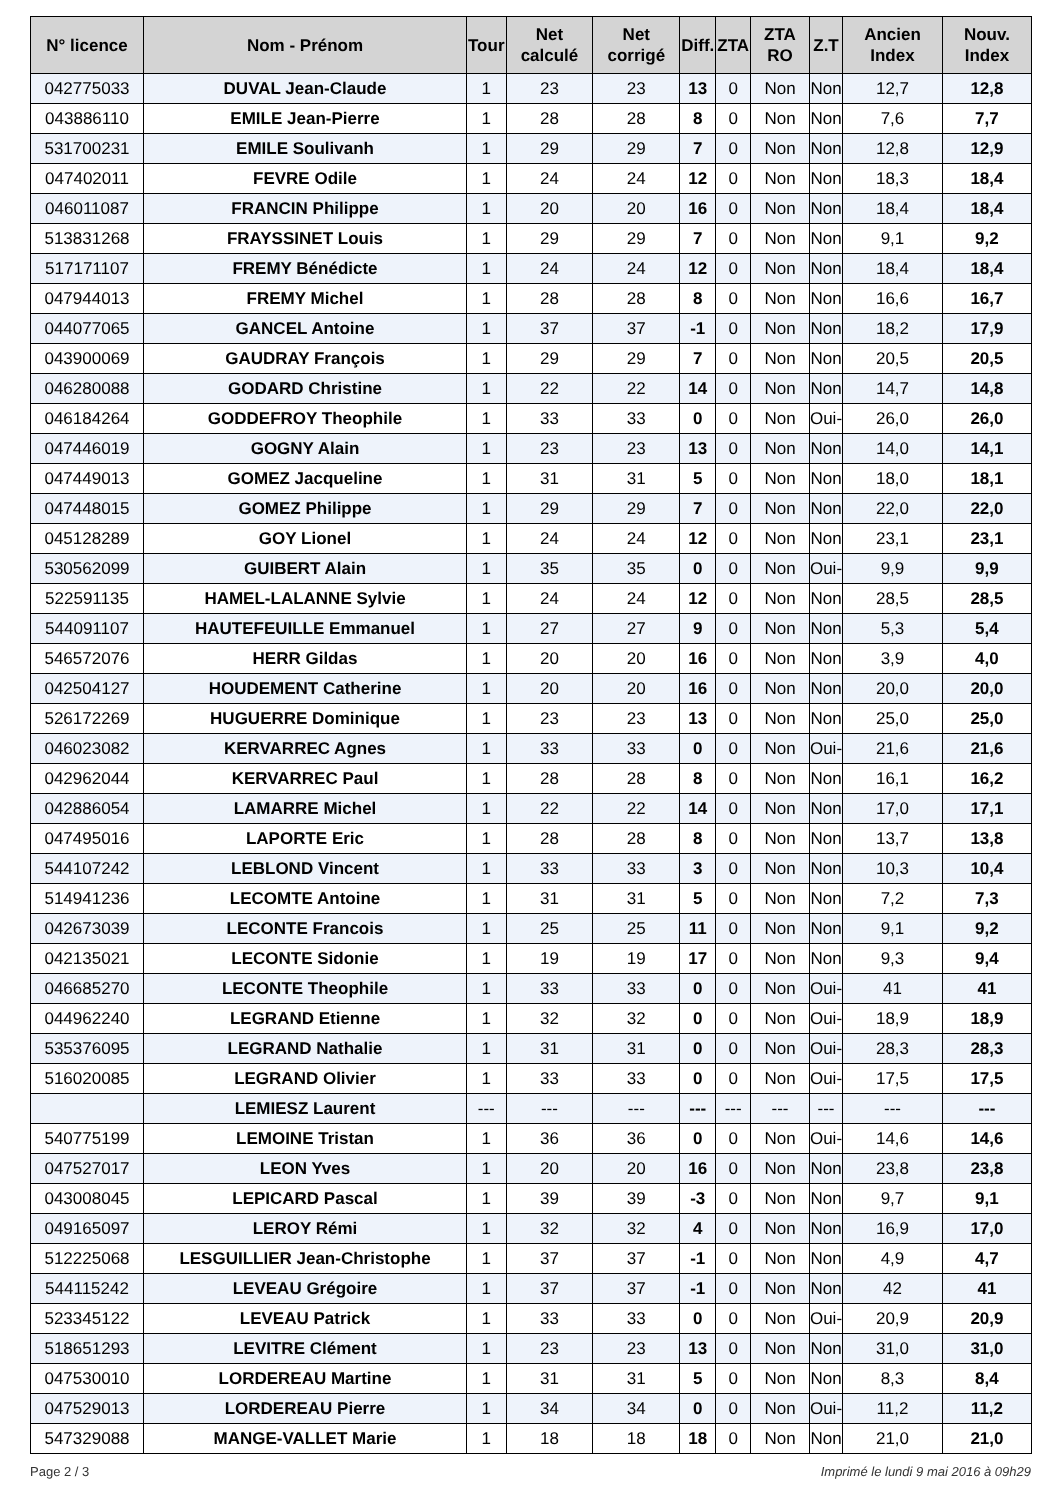| N° licence | Nom - Prénom | Tour | Net calculé | Net corrigé | Diff. | ZTA | ZTA RO | Z.T | Ancien Index | Nouv. Index |
| --- | --- | --- | --- | --- | --- | --- | --- | --- | --- | --- |
| 042775033 | DUVAL Jean-Claude | 1 | 23 | 23 | 13 | 0 | Non | Non | 12,7 | 12,8 |
| 043886110 | EMILE Jean-Pierre | 1 | 28 | 28 | 8 | 0 | Non | Non | 7,6 | 7,7 |
| 531700231 | EMILE Soulivanh | 1 | 29 | 29 | 7 | 0 | Non | Non | 12,8 | 12,9 |
| 047402011 | FEVRE Odile | 1 | 24 | 24 | 12 | 0 | Non | Non | 18,3 | 18,4 |
| 046011087 | FRANCIN Philippe | 1 | 20 | 20 | 16 | 0 | Non | Non | 18,4 | 18,4 |
| 513831268 | FRAYSSINET Louis | 1 | 29 | 29 | 7 | 0 | Non | Non | 9,1 | 9,2 |
| 517171107 | FREMY Bénédicte | 1 | 24 | 24 | 12 | 0 | Non | Non | 18,4 | 18,4 |
| 047944013 | FREMY Michel | 1 | 28 | 28 | 8 | 0 | Non | Non | 16,6 | 16,7 |
| 044077065 | GANCEL Antoine | 1 | 37 | 37 | -1 | 0 | Non | Non | 18,2 | 17,9 |
| 043900069 | GAUDRAY François | 1 | 29 | 29 | 7 | 0 | Non | Non | 20,5 | 20,5 |
| 046280088 | GODARD Christine | 1 | 22 | 22 | 14 | 0 | Non | Non | 14,7 | 14,8 |
| 046184264 | GODDEFROY Theophile | 1 | 33 | 33 | 0 | 0 | Non | Oui- | 26,0 | 26,0 |
| 047446019 | GOGNY Alain | 1 | 23 | 23 | 13 | 0 | Non | Non | 14,0 | 14,1 |
| 047449013 | GOMEZ Jacqueline | 1 | 31 | 31 | 5 | 0 | Non | Non | 18,0 | 18,1 |
| 047448015 | GOMEZ Philippe | 1 | 29 | 29 | 7 | 0 | Non | Non | 22,0 | 22,0 |
| 045128289 | GOY Lionel | 1 | 24 | 24 | 12 | 0 | Non | Non | 23,1 | 23,1 |
| 530562099 | GUIBERT Alain | 1 | 35 | 35 | 0 | 0 | Non | Oui- | 9,9 | 9,9 |
| 522591135 | HAMEL-LALANNE Sylvie | 1 | 24 | 24 | 12 | 0 | Non | Non | 28,5 | 28,5 |
| 544091107 | HAUTEFEUILLE Emmanuel | 1 | 27 | 27 | 9 | 0 | Non | Non | 5,3 | 5,4 |
| 546572076 | HERR Gildas | 1 | 20 | 20 | 16 | 0 | Non | Non | 3,9 | 4,0 |
| 042504127 | HOUDEMENT Catherine | 1 | 20 | 20 | 16 | 0 | Non | Non | 20,0 | 20,0 |
| 526172269 | HUGUERRE Dominique | 1 | 23 | 23 | 13 | 0 | Non | Non | 25,0 | 25,0 |
| 046023082 | KERVARREC Agnes | 1 | 33 | 33 | 0 | 0 | Non | Oui- | 21,6 | 21,6 |
| 042962044 | KERVARREC Paul | 1 | 28 | 28 | 8 | 0 | Non | Non | 16,1 | 16,2 |
| 042886054 | LAMARRE Michel | 1 | 22 | 22 | 14 | 0 | Non | Non | 17,0 | 17,1 |
| 047495016 | LAPORTE Eric | 1 | 28 | 28 | 8 | 0 | Non | Non | 13,7 | 13,8 |
| 544107242 | LEBLOND Vincent | 1 | 33 | 33 | 3 | 0 | Non | Non | 10,3 | 10,4 |
| 514941236 | LECOMTE Antoine | 1 | 31 | 31 | 5 | 0 | Non | Non | 7,2 | 7,3 |
| 042673039 | LECONTE Francois | 1 | 25 | 25 | 11 | 0 | Non | Non | 9,1 | 9,2 |
| 042135021 | LECONTE Sidonie | 1 | 19 | 19 | 17 | 0 | Non | Non | 9,3 | 9,4 |
| 046685270 | LECONTE Theophile | 1 | 33 | 33 | 0 | 0 | Non | Oui- | 41 | 41 |
| 044962240 | LEGRAND Etienne | 1 | 32 | 32 | 0 | 0 | Non | Oui- | 18,9 | 18,9 |
| 535376095 | LEGRAND Nathalie | 1 | 31 | 31 | 0 | 0 | Non | Oui- | 28,3 | 28,3 |
| 516020085 | LEGRAND Olivier | 1 | 33 | 33 | 0 | 0 | Non | Oui- | 17,5 | 17,5 |
| | LEMIESZ Laurent | --- | --- | --- | --- | --- | --- | --- | --- | --- |
| 540775199 | LEMOINE Tristan | 1 | 36 | 36 | 0 | 0 | Non | Oui- | 14,6 | 14,6 |
| 047527017 | LEON Yves | 1 | 20 | 20 | 16 | 0 | Non | Non | 23,8 | 23,8 |
| 043008045 | LEPICARD Pascal | 1 | 39 | 39 | -3 | 0 | Non | Non | 9,7 | 9,1 |
| 049165097 | LEROY Rémi | 1 | 32 | 32 | 4 | 0 | Non | Non | 16,9 | 17,0 |
| 512225068 | LESGUILLIER Jean-Christophe | 1 | 37 | 37 | -1 | 0 | Non | Non | 4,9 | 4,7 |
| 544115242 | LEVEAU Grégoire | 1 | 37 | 37 | -1 | 0 | Non | Non | 42 | 41 |
| 523345122 | LEVEAU Patrick | 1 | 33 | 33 | 0 | 0 | Non | Oui- | 20,9 | 20,9 |
| 518651293 | LEVITRE Clément | 1 | 23 | 23 | 13 | 0 | Non | Non | 31,0 | 31,0 |
| 047530010 | LORDEREAU Martine | 1 | 31 | 31 | 5 | 0 | Non | Non | 8,3 | 8,4 |
| 047529013 | LORDEREAU Pierre | 1 | 34 | 34 | 0 | 0 | Non | Oui- | 11,2 | 11,2 |
| 547329088 | MANGE-VALLET Marie | 1 | 18 | 18 | 18 | 0 | Non | Non | 21,0 | 21,0 |
Page 2 / 3 Imprimé le lundi 9 mai 2016 à 09h29